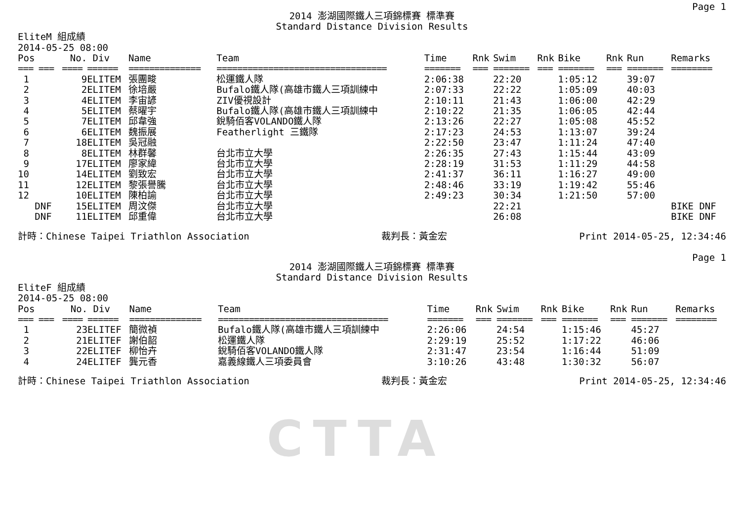CTTA
Page 1
2014 澎湖國際鐵人三項錦標賽 標準賽
Standard Distance Division Results
EliteM 組成績
2014-05-25 08:00
| Pos | No. | Div | Name | Team | Time | Rnk | Swim | Rnk | Bike | Rnk | Run | Remarks |
| --- | --- | --- | --- | --- | --- | --- | --- | --- | --- | --- | --- | --- |
| === === | ==== | ====== | ============== | ================================= | ======= | === | ======= | === | ======= | === | ======= | ======== |
| 1 | 9 | ELITEM | 張團畯 | 松運鐵人隊 | 2:06:38 | | 22:20 | | 1:05:12 | | 39:07 | |
| 2 | 2 | ELITEM | 徐培嚴 | Bufalo鐵人隊(高雄市鐵人三項訓練中 | 2:07:33 | | 22:22 | | 1:05:09 | | 40:03 | |
| 3 | 4 | ELITEM | 李宙諺 | ZIV優視設計 | 2:10:11 | | 21:43 | | 1:06:00 | | 42:29 | |
| 4 | 5 | ELITEM | 蔡曜宇 | Bufalo鐵人隊(高雄市鐵人三項訓練中 | 2:10:22 | | 21:35 | | 1:06:05 | | 42:44 | |
| 5 | 7 | ELITEM | 邱韋強 | 銳騎佰客VOLANDO鐵人隊 | 2:13:26 | | 22:27 | | 1:05:08 | | 45:52 | |
| 6 | 6 | ELITEM | 魏振展 | Featherlight 三鐵隊 | 2:17:23 | | 24:53 | | 1:13:07 | | 39:24 | |
| 7 | 18 | ELITEM | 吳冠融 | | 2:22:50 | | 23:47 | | 1:11:24 | | 47:40 | |
| 8 | 8 | ELITEM | 林群馨 | 台北市立大學 | 2:26:35 | | 27:43 | | 1:15:44 | | 43:09 | |
| 9 | 17 | ELITEM | 廖家緯 | 台北市立大學 | 2:28:19 | | 31:53 | | 1:11:29 | | 44:58 | |
| 10 | 14 | ELITEM | 劉致宏 | 台北市立大學 | 2:41:37 | | 36:11 | | 1:16:27 | | 49:00 | |
| 11 | 12 | ELITEM | 黎張譽騰 | 台北市立大學 | 2:48:46 | | 33:19 | | 1:19:42 | | 55:46 | |
| 12 | 10 | ELITEM | 陳柏諭 | 台北市立大學 | 2:49:23 | | 30:34 | | 1:21:50 | | 57:00 | |
| DNF | 15 | ELITEM | 周汶傑 | 台北市立大學 | | | 22:21 | | | | | BIKE DNF |
| DNF | 11 | ELITEM | 邱重偉 | 台北市立大學 | | | 26:08 | | | | | BIKE DNF |
計時：Chinese Taipei Triathlon Association 裁判長：黃金宏 Print 2014-05-25, 12:34:46
Page 1
2014 澎湖國際鐵人三項錦標賽 標準賽
Standard Distance Division Results
EliteF 組成績
2014-05-25 08:00
| Pos | No. | Div | Name | Team | Time | Rnk | Swim | Rnk | Bike | Rnk | Run | Remarks |
| --- | --- | --- | --- | --- | --- | --- | --- | --- | --- | --- | --- | --- |
| === === | ==== | ====== | ============== | ================================= | ======= | === | ======= | === | ======= | === | ======= | ======== |
| 1 | 23 | ELITEF | 簡微禎 | Bufalo鐵人隊(高雄市鐵人三項訓練中 | 2:26:06 | | 24:54 | | 1:15:46 | | 45:27 | |
| 2 | 21 | ELITEF | 謝伯韶 | 松運鐵人隊 | 2:29:19 | | 25:52 | | 1:17:22 | | 46:06 | |
| 3 | 22 | ELITEF | 柳怡卉 | 銳騎佰客VOLANDO鐵人隊 | 2:31:47 | | 23:54 | | 1:16:44 | | 51:09 | |
| 4 | 24 | ELITEF | 龔元香 | 嘉義線鐵人三項委員會 | 3:10:26 | | 43:48 | | 1:30:32 | | 56:07 | |
計時：Chinese Taipei Triathlon Association 裁判長：黃金宏 Print 2014-05-25, 12:34:46